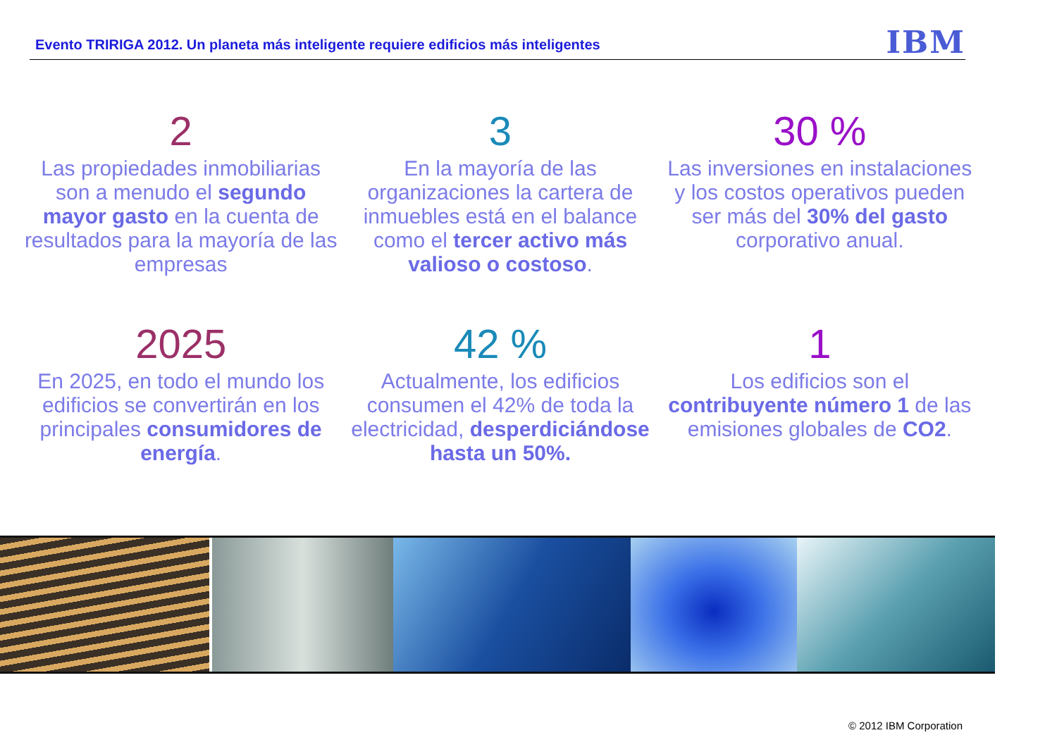Evento TRIRIGA 2012. Un planeta más inteligente requiere edificios más inteligentes
IBM
2
Las propiedades inmobiliarias son a menudo el segundo mayor gasto en la cuenta de resultados para la mayoría de las empresas
3
En la mayoría de las organizaciones la cartera de inmuebles está en el balance como el tercer activo más valioso o costoso.
30 %
Las inversiones en instalaciones y los costos operativos pueden ser más del 30% del gasto corporativo anual.
2025
En 2025, en todo el mundo los edificios se convertirán en los principales consumidores de energía.
42 %
Actualmente, los edificios consumen el 42% de toda la electricidad, desperdiciándose hasta un 50%.
1
Los edificios son el contribuyente número 1 de las emisiones globales de CO2.
© 2012 IBM Corporation